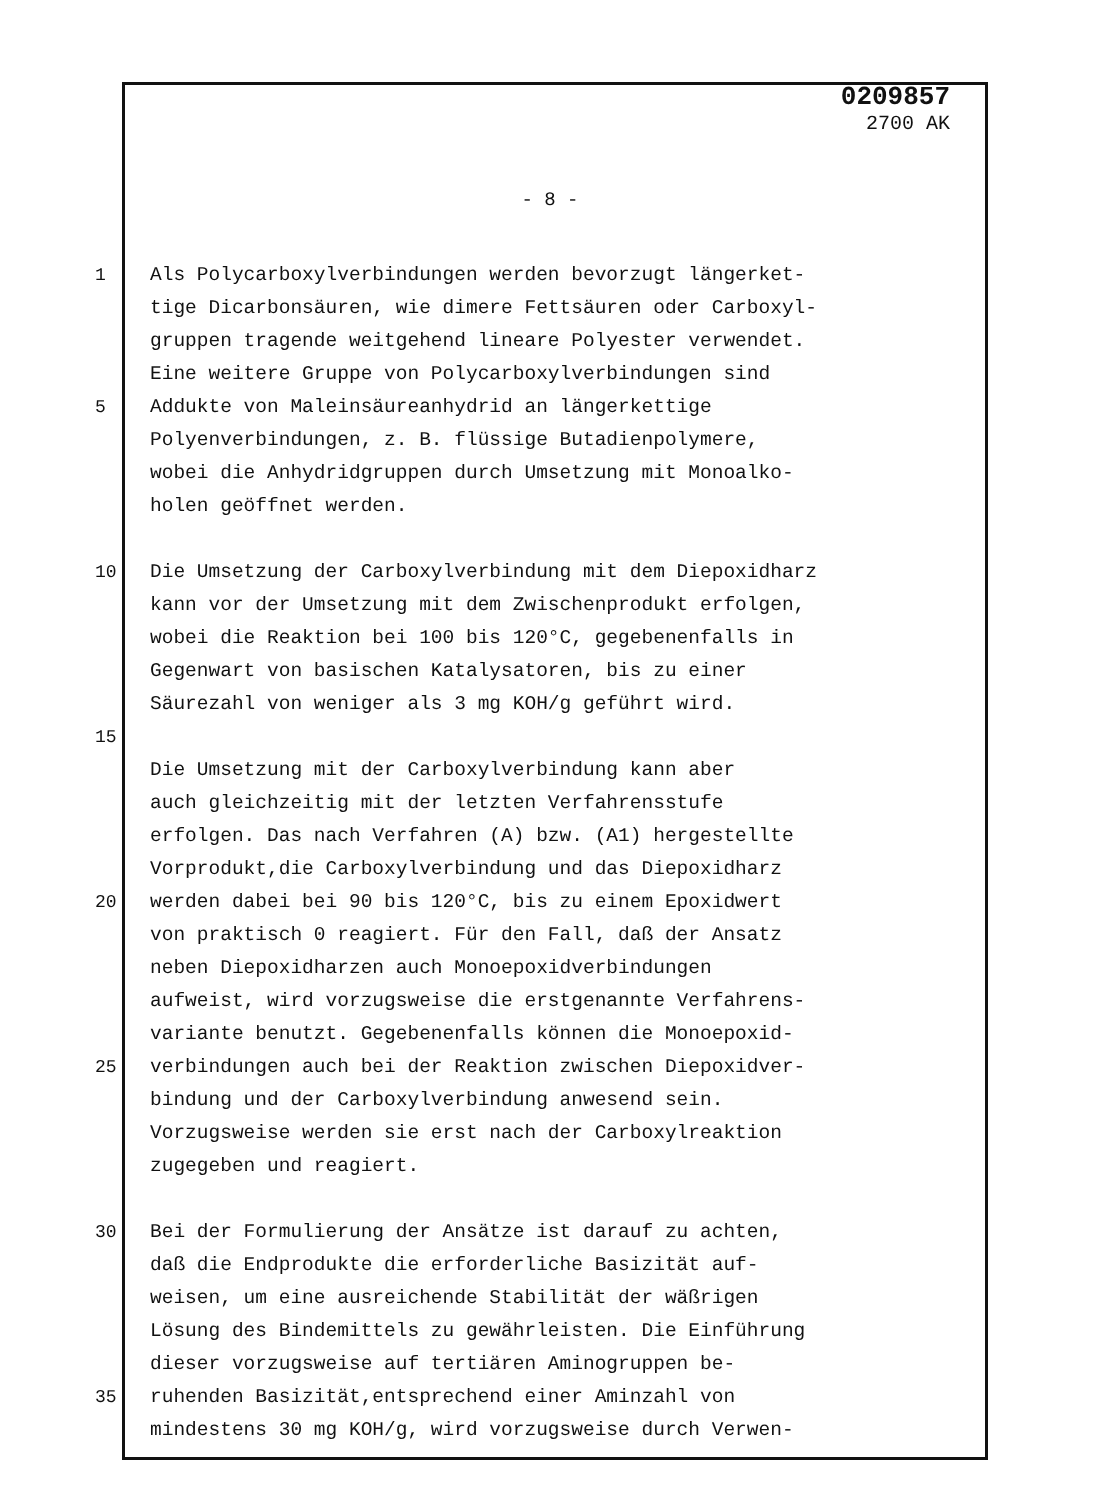0209857
2700 AK
- 8 -
1 Als Polycarboxylverbindungen werden bevorzugt längerket-
tige Dicarbonsäuren, wie dimere Fettsäuren oder Carboxyl-
gruppen tragende weitgehend lineare Polyester verwendet.
Eine weitere Gruppe von Polycarboxylverbindungen sind
5 Addukte von Maleinsäureanhydrid an längerkettige
Polyenverbindungen, z. B. flüssige Butadienpolymere,
wobei die Anhydridgruppen durch Umsetzung mit Monoalko-
holen geöffnet werden.
10 Die Umsetzung der Carboxylverbindung mit dem Diepoxidharz
kann vor der Umsetzung mit dem Zwischenprodukt erfolgen,
wobei die Reaktion bei 100 bis 120°C, gegebenenfalls in
Gegenwart von basischen Katalysatoren, bis zu einer
Säurezahl von weniger als 3 mg KOH/g geführt wird.
15
Die Umsetzung mit der Carboxylverbindung kann aber
auch gleichzeitig mit der letzten Verfahrensstufe
erfolgen. Das nach Verfahren (A) bzw. (A1) hergestellte
Vorprodukt,die Carboxylverbindung und das Diepoxidharz
20 werden dabei bei 90 bis 120°C, bis zu einem Epoxidwert
von praktisch 0 reagiert. Für den Fall, daß der Ansatz
neben Diepoxidharzen auch Monoepoxidverbindungen
aufweist, wird vorzugsweise die erstgenannte Verfahrens-
variante benutzt. Gegebenenfalls können die Monoepoxid-
25 verbindungen auch bei der Reaktion zwischen Diepoxidver-
bindung und der Carboxylverbindung anwesend sein.
Vorzugsweise werden sie erst nach der Carboxylreaktion
zugegeben und reagiert.
30 Bei der Formulierung der Ansätze ist darauf zu achten,
daß die Endprodukte die erforderliche Basizität auf-
weisen, um eine ausreichende Stabilität der wäßrigen
Lösung des Bindemittels zu gewährleisten. Die Einführung
dieser vorzugsweise auf tertiären Aminogruppen be-
35 ruhenden Basizität,entsprechend einer Aminzahl von
mindestens 30 mg KOH/g, wird vorzugsweise durch Verwen-